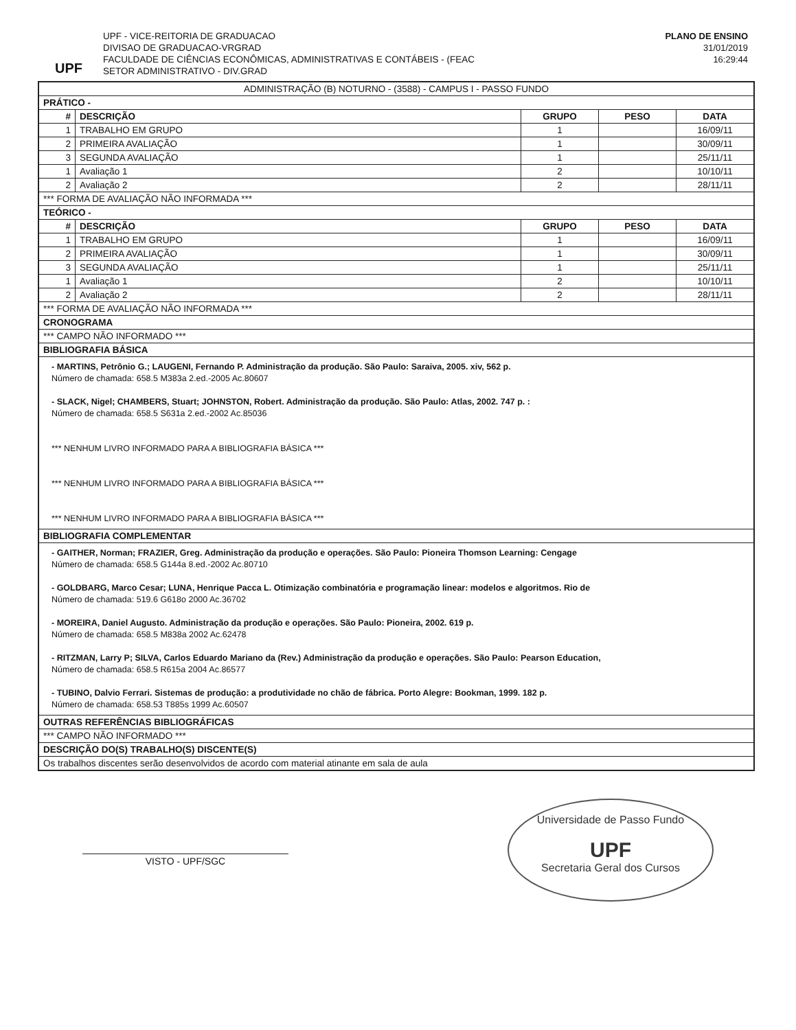UPF
UPF - VICE-REITORIA DE GRADUACAO
DIVISAO DE GRADUACAO-VRGRAD
FACULDADE DE CIÊNCIAS ECONÔMICAS, ADMINISTRATIVAS E CONTÁBEIS - (FEAC
SETOR ADMINISTRATIVO - DIV.GRAD
PLANO DE ENSINO
31/01/2019
16:29:44
| ADMINISTRAÇÃO (B) NOTURNO - (3588) - CAMPUS I - PASSO FUNDO | | | | |
| PRÁTICO - | | | | |
| # | DESCRIÇÃO | GRUPO | PESO | DATA |
| 1 | TRABALHO EM GRUPO | 1 | | 16/09/11 |
| 2 | PRIMEIRA AVALIAÇÃO | 1 | | 30/09/11 |
| 3 | SEGUNDA AVALIAÇÃO | 1 | | 25/11/11 |
| 1 | Avaliação 1 | 2 | | 10/10/11 |
| 2 | Avaliação 2 | 2 | | 28/11/11 |
| *** FORMA DE AVALIAÇÃO NÃO INFORMADA *** | | | | |
| TEÓRICO - | | | | |
| # | DESCRIÇÃO | GRUPO | PESO | DATA |
| 1 | TRABALHO EM GRUPO | 1 | | 16/09/11 |
| 2 | PRIMEIRA AVALIAÇÃO | 1 | | 30/09/11 |
| 3 | SEGUNDA AVALIAÇÃO | 1 | | 25/11/11 |
| 1 | Avaliação 1 | 2 | | 10/10/11 |
| 2 | Avaliação 2 | 2 | | 28/11/11 |
| *** FORMA DE AVALIAÇÃO NÃO INFORMADA *** | | | | |
| CRONOGRAMA | | | | |
| *** CAMPO NÃO INFORMADO *** | | | | |
| BIBLIOGRAFIA BÁSICA | | | | |
| - MARTINS, Petrônio G.; LAUGENI, Fernando P. Administração da produção. São Paulo: Saraiva, 2005. xiv, 562 p. Número de chamada: 658.5 M383a 2.ed.-2005 Ac.80607 - SLACK, Nigel; CHAMBERS, Stuart; JOHNSTON, Robert. Administração da produção. São Paulo: Atlas, 2002. 747 p. : Número de chamada: 658.5 S631a 2.ed.-2002 Ac.85036 *** NENHUM LIVRO INFORMADO PARA A BIBLIOGRAFIA BÁSICA *** *** NENHUM LIVRO INFORMADO PARA A BIBLIOGRAFIA BÁSICA *** *** NENHUM LIVRO INFORMADO PARA A BIBLIOGRAFIA BÁSICA *** | | | | |
| BIBLIOGRAFIA COMPLEMENTAR | | | | |
| - GAITHER, Norman; FRAZIER, Greg. Administração da produção e operações. São Paulo: Pioneira Thomson Learning: Cengage Número de chamada: 658.5 G144a 8.ed.-2002 Ac.80710 - GOLDBARG, Marco Cesar; LUNA, Henrique Pacca L. Otimização combinatória e programação linear: modelos e algoritmos. Rio de Número de chamada: 519.6 G618o 2000 Ac.36702 - MOREIRA, Daniel Augusto. Administração da produção e operações. São Paulo: Pioneira, 2002. 619 p. Número de chamada: 658.5 M838a 2002 Ac.62478 - RITZMAN, Larry P; SILVA, Carlos Eduardo Mariano da (Rev.) Administração da produção e operações. São Paulo: Pearson Education, Número de chamada: 658.5 R615a 2004 Ac.86577 - TUBINO, Dalvio Ferrari. Sistemas de produção: a produtividade no chão de fábrica. Porto Alegre: Bookman, 1999. 182 p. Número de chamada: 658.53 T885s 1999 Ac.60507 | | | | |
| OUTRAS REFERÊNCIAS BIBLIOGRÁFICAS | | | | |
| *** CAMPO NÃO INFORMADO *** | | | | |
| DESCRIÇÃO DO(S) TRABALHO(S) DISCENTE(S) | | | | |
| Os trabalhos discentes serão desenvolvidos de acordo com material atinante em sala de aula | | | | |
VISTO - UPF/SGC
Universidade de Passo Fundo
UPF
Secretaria Geral dos Cursos